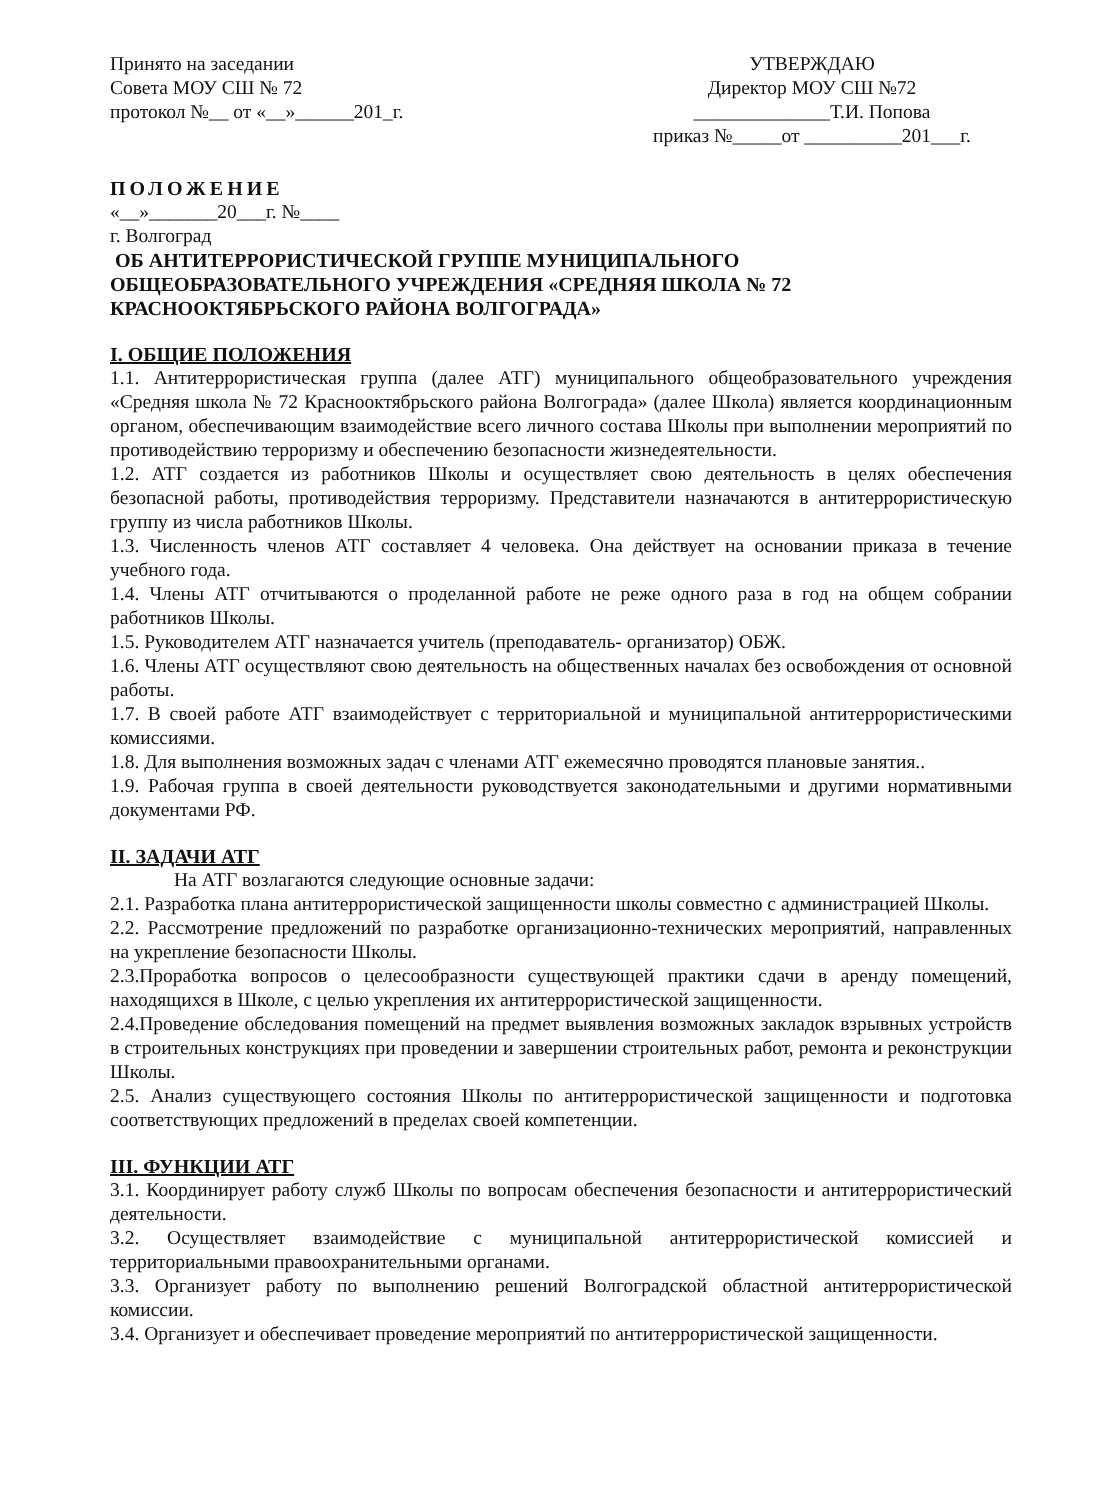Принято на заседании
Совета МОУ СШ № 72
протокол №__ от «__»______201_г.
УТВЕРЖДАЮ
Директор МОУ СШ №72
______________Т.И. Попова
приказ №_____от __________201___г.
ПОЛОЖЕНИЕ
«__»_______20___г. №____
г. Волгоград
ОБ АНТИТЕРРОРИСТИЧЕСКОЙ ГРУППЕ МУНИЦИПАЛЬНОГО ОБЩЕОБРАЗОВАТЕЛЬНОГО УЧРЕЖДЕНИЯ «СРЕДНЯЯ ШКОЛА № 72 КРАСНООКТЯБРЬСКОГО РАЙОНА ВОЛГОГРАДА»
I. ОБЩИЕ ПОЛОЖЕНИЯ
1.1. Антитеррористическая группа (далее АТГ) муниципального общеобразовательного учреждения «Средняя школа № 72 Краснооктябрьского района Волгограда» (далее Школа) является координационным органом, обеспечивающим взаимодействие всего личного состава Школы при выполнении мероприятий по противодействию терроризму и обеспечению безопасности жизнедеятельности.
1.2. АТГ создается из работников Школы и осуществляет свою деятельность в целях обеспечения безопасной работы, противодействия терроризму. Представители назначаются в антитеррористическую группу из числа работников Школы.
1.3. Численность членов АТГ составляет 4 человека. Она действует на основании приказа в течение учебного года.
1.4. Члены АТГ отчитываются о проделанной работе не реже одного раза в год на общем собрании работников Школы.
1.5. Руководителем АТГ назначается учитель (преподаватель- организатор) ОБЖ.
1.6. Члены АТГ осуществляют свою деятельность на общественных началах без освобождения от основной работы.
1.7. В своей работе АТГ взаимодействует с территориальной и муниципальной антитеррористическими комиссиями.
1.8. Для выполнения возможных задач с членами АТГ ежемесячно проводятся плановые занятия..
1.9. Рабочая группа в своей деятельности руководствуется законодательными и другими нормативными документами РФ.
II. ЗАДАЧИ АТГ
На АТГ возлагаются следующие основные задачи:
2.1. Разработка плана антитеррористической защищенности школы совместно с администрацией Школы.
2.2. Рассмотрение предложений по разработке организационно-технических мероприятий, направленных на укрепление безопасности Школы.
2.3.Проработка вопросов о целесообразности существующей практики сдачи в аренду помещений, находящихся в Школе, с целью укрепления их антитеррористической защищенности.
2.4.Проведение обследования помещений на предмет выявления возможных закладок взрывных устройств в строительных конструкциях при проведении и завершении строительных работ, ремонта и реконструкции Школы.
2.5. Анализ существующего состояния Школы по антитеррористической защищенности и подготовка соответствующих предложений в пределах своей компетенции.
III. ФУНКЦИИ АТГ
3.1. Координирует работу служб Школы по вопросам обеспечения безопасности и антитеррористический деятельности.
3.2. Осуществляет взаимодействие с муниципальной антитеррористической комиссией и территориальными правоохранительными органами.
3.3. Организует работу по выполнению решений Волгоградской областной антитеррористической комиссии.
3.4. Организует и обеспечивает проведение мероприятий по антитеррористической защищенности.